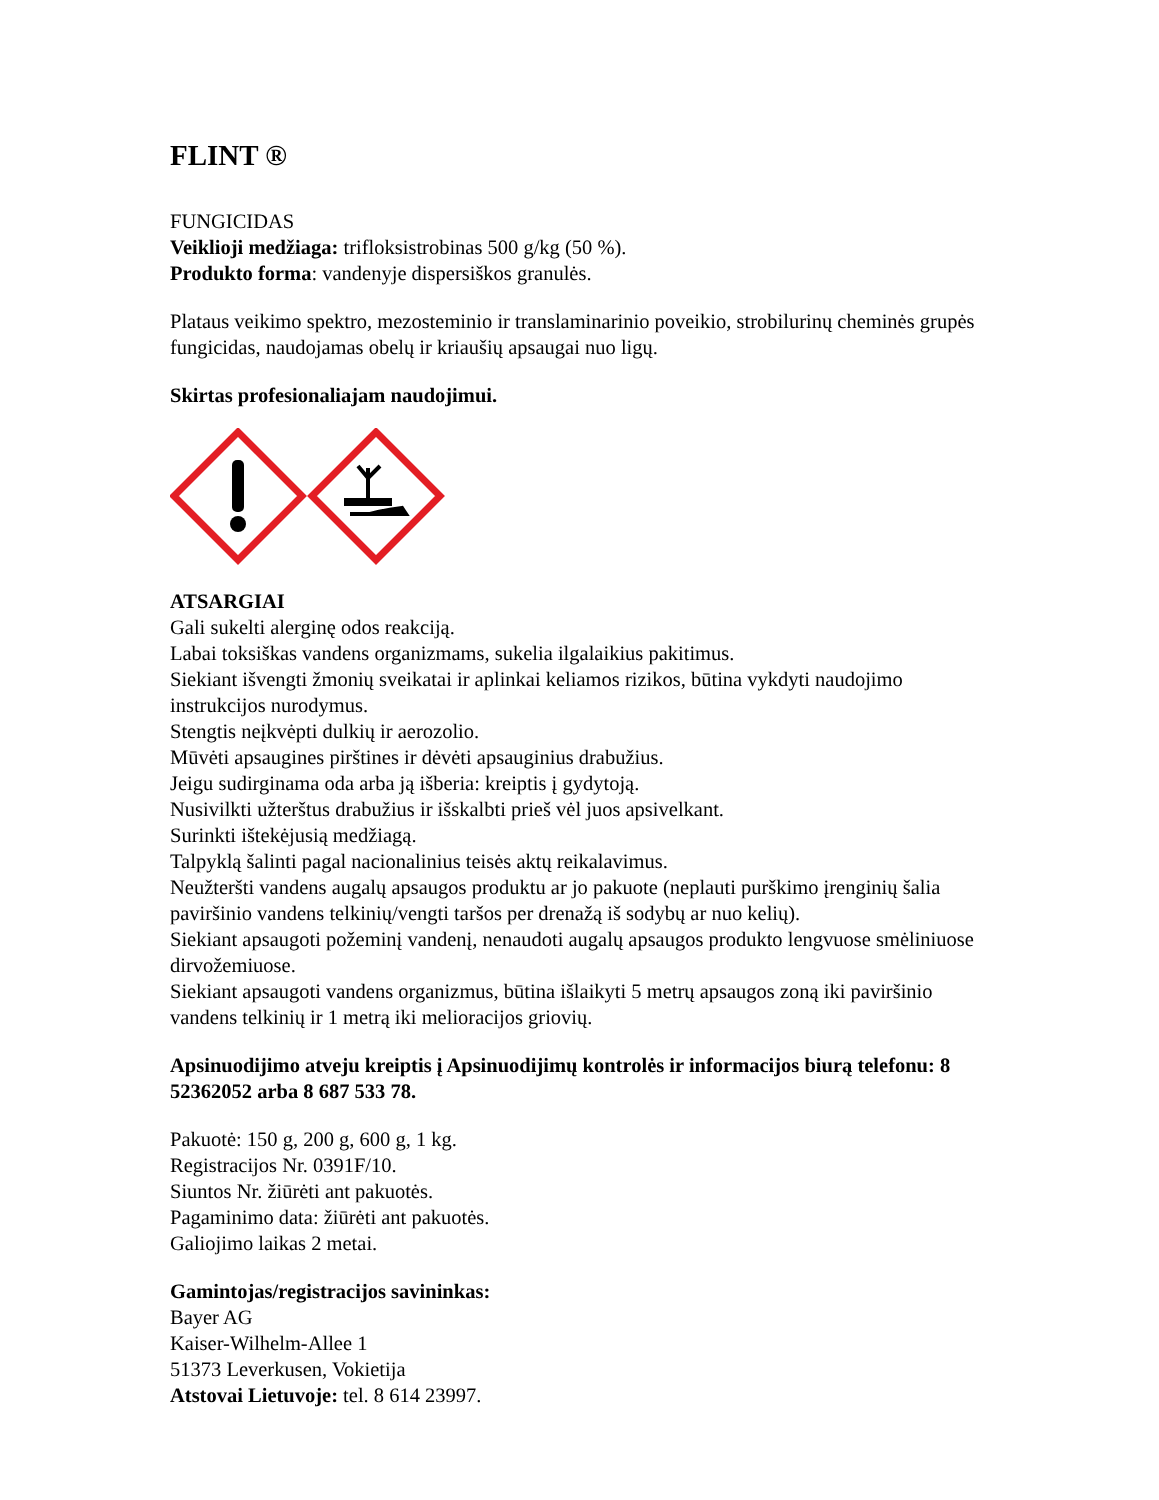FLINT ®
FUNGICIDAS
Veiklioji medžiaga: trifloksistrobinas 500 g/kg (50 %).
Produkto forma: vandenyje dispersiškos granulės.
Plataus veikimo spektro, mezosteminio ir translaminarinio poveikio, strobilurinų cheminės grupės fungicidas, naudojamas obelų ir kriaušių apsaugai nuo ligų.
Skirtas profesionaliajam naudojimui.
ATSARGIAI
Gali sukelti alerginę odos reakciją.
Labai toksiškas vandens organizmams, sukelia ilgalaikius pakitimus.
Siekiant išvengti žmonių sveikatai ir aplinkai keliamos rizikos, būtina vykdyti naudojimo instrukcijos nurodymus.
Stengtis neįkvėpti dulkių ir aerozolio.
Mūvėti apsaugines pirštines ir dėvėti apsauginius drabužius.
Jeigu sudirginama oda arba ją išberia: kreiptis į gydytoją.
Nusivilkti užterštus drabužius ir išskalbti prieš vėl juos apsivelkant.
Surinkti ištekėjusią medžiagą.
Talpyklą šalinti pagal nacionalinius teisės aktų reikalavimus.
Neužteršti vandens augalų apsaugos produktu ar jo pakuote (neplauti purškimo įrenginių šalia paviršinio vandens telkinių/vengti taršos per drenažą iš sodybų ar nuo kelių).
Siekiant apsaugoti požeminį vandenį, nenaudoti augalų apsaugos produkto lengvuose smėliniuose dirvožemiuose.
Siekiant apsaugoti vandens organizmus, būtina išlaikyti 5 metrų apsaugos zoną iki paviršinio vandens telkinių ir 1 metrą iki melioracijos griovių.
Apsinuodijimo atveju kreiptis į Apsinuodijimų kontrolės ir informacijos biurą telefonu: 8 52362052 arba 8 687 533 78.
Pakuotė: 150 g, 200 g, 600 g, 1 kg.
Registracijos Nr. 0391F/10.
Siuntos Nr. žiūrėti ant pakuotės.
Pagaminimo data: žiūrėti ant pakuotės.
Galiojimo laikas 2 metai.
Gamintojas/registracijos savininkas:
Bayer AG
Kaiser-Wilhelm-Allee 1
51373 Leverkusen, Vokietija
Atstovai Lietuvoje: tel. 8 614 23997.